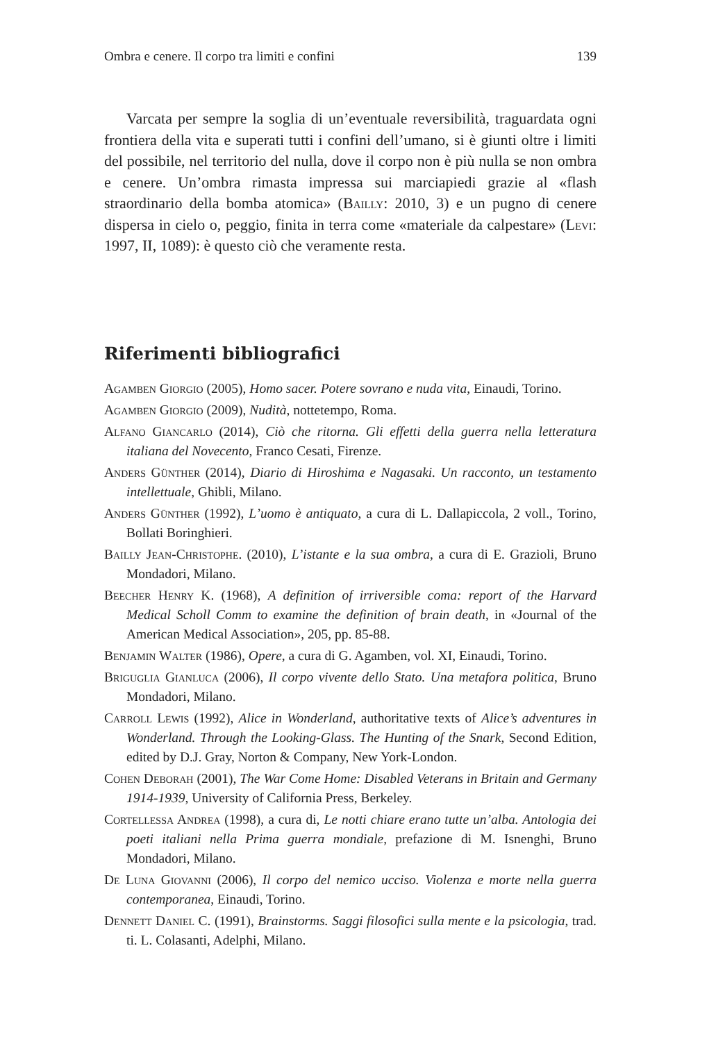Ombra e cenere. Il corpo tra limiti e confini 139
Varcata per sempre la soglia di un’eventuale reversibilità, traguardata ogni frontiera della vita e superati tutti i confini dell’umano, si è giunti oltre i limiti del possibile, nel territorio del nulla, dove il corpo non è più nulla se non ombra e cenere. Un’ombra rimasta impressa sui marciapiedi grazie al «flash straordinario della bomba atomica» (Bailly: 2010, 3) e un pugno di cenere dispersa in cielo o, peggio, finita in terra come «materiale da calpestare» (Levi: 1997, II, 1089): è questo ciò che veramente resta.
Riferimenti bibliografici
Agamben Giorgio (2005), Homo sacer. Potere sovrano e nuda vita, Einaudi, Torino.
Agamben Giorgio (2009), Nudità, nottetempo, Roma.
Alfano Giancarlo (2014), Ciò che ritorna. Gli effetti della guerra nella letteratura italiana del Novecento, Franco Cesati, Firenze.
Anders Günther (2014), Diario di Hiroshima e Nagasaki. Un racconto, un testamento intellettuale, Ghibli, Milano.
Anders Günther (1992), L’uomo è antiquato, a cura di L. Dallapiccola, 2 voll., Torino, Bollati Boringhieri.
Bailly Jean-Christophe. (2010), L’istante e la sua ombra, a cura di E. Grazioli, Bruno Mondadori, Milano.
Beecher Henry K. (1968), A definition of irriversible coma: report of the Harvard Medical Scholl Comm to examine the definition of brain death, in «Journal of the American Medical Association», 205, pp. 85-88.
Benjamin Walter (1986), Opere, a cura di G. Agamben, vol. XI, Einaudi, Torino.
Briguglia Gianluca (2006), Il corpo vivente dello Stato. Una metafora politica, Bruno Mondadori, Milano.
Carroll Lewis (1992), Alice in Wonderland, authoritative texts of Alice’s adventures in Wonderland. Through the Looking-Glass. The Hunting of the Snark, Second Edition, edited by D.J. Gray, Norton & Company, New York-London.
Cohen Deborah (2001), The War Come Home: Disabled Veterans in Britain and Germany 1914-1939, University of California Press, Berkeley.
Cortellessa Andrea (1998), a cura di, Le notti chiare erano tutte un’alba. Antologia dei poeti italiani nella Prima guerra mondiale, prefazione di M. Isnenghi, Bruno Mondadori, Milano.
De Luna Giovanni (2006), Il corpo del nemico ucciso. Violenza e morte nella guerra contemporanea, Einaudi, Torino.
Dennett Daniel C. (1991), Brainstorms. Saggi filosofici sulla mente e la psicologia, trad. ti. L. Colasanti, Adelphi, Milano.